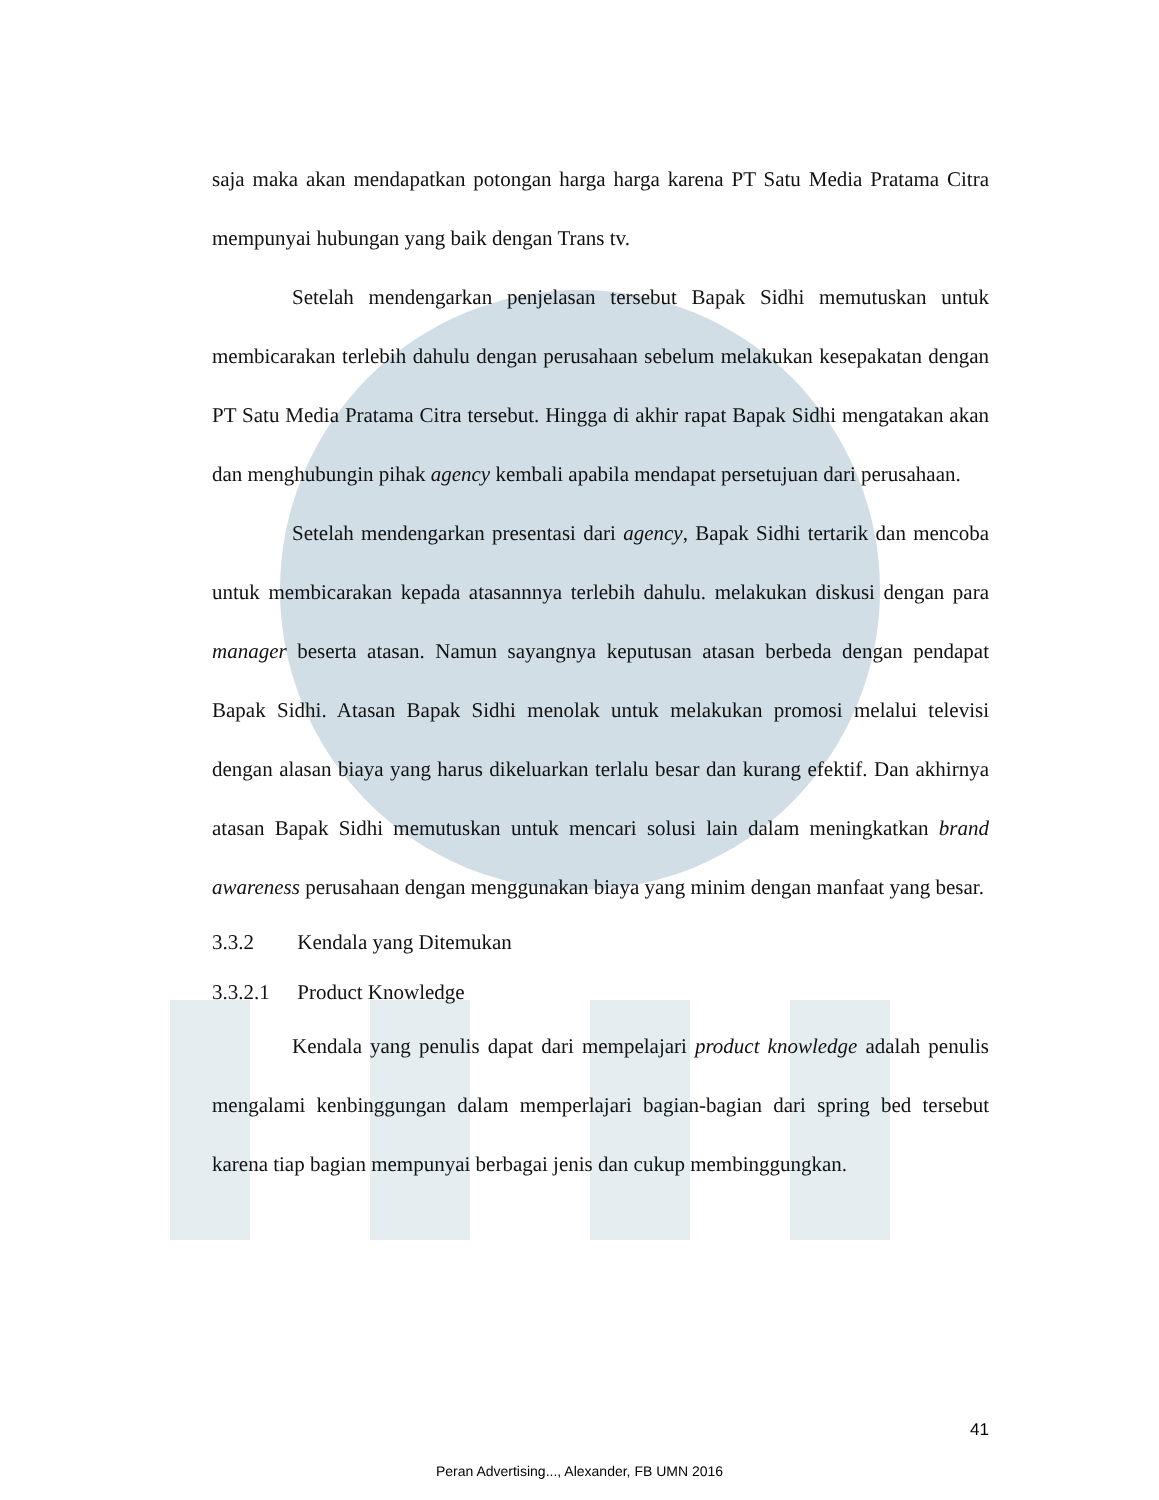saja maka akan mendapatkan potongan harga harga karena PT Satu Media Pratama Citra mempunyai hubungan yang baik dengan Trans tv.
Setelah mendengarkan penjelasan tersebut Bapak Sidhi memutuskan untuk membicarakan terlebih dahulu dengan perusahaan sebelum melakukan kesepakatan dengan PT Satu Media Pratama Citra tersebut. Hingga di akhir rapat Bapak Sidhi mengatakan akan dan menghubungin pihak agency kembali apabila mendapat persetujuan dari perusahaan.
Setelah mendengarkan presentasi dari agency, Bapak Sidhi tertarik dan mencoba untuk membicarakan kepada atasannnya terlebih dahulu. melakukan diskusi dengan para manager beserta atasan. Namun sayangnya keputusan atasan berbeda dengan pendapat Bapak Sidhi. Atasan Bapak Sidhi menolak untuk melakukan promosi melalui televisi dengan alasan biaya yang harus dikeluarkan terlalu besar dan kurang efektif. Dan akhirnya atasan Bapak Sidhi memutuskan untuk mencari solusi lain dalam meningkatkan brand awareness perusahaan dengan menggunakan biaya yang minim dengan manfaat yang besar.
3.3.2 Kendala yang Ditemukan
3.3.2.1 Product Knowledge
Kendala yang penulis dapat dari mempelajari product knowledge adalah penulis mengalami kenbinggungan dalam memperlajari bagian-bagian dari spring bed tersebut karena tiap bagian mempunyai berbagai jenis dan cukup membinggungkan.
41
Peran Advertising..., Alexander, FB UMN 2016